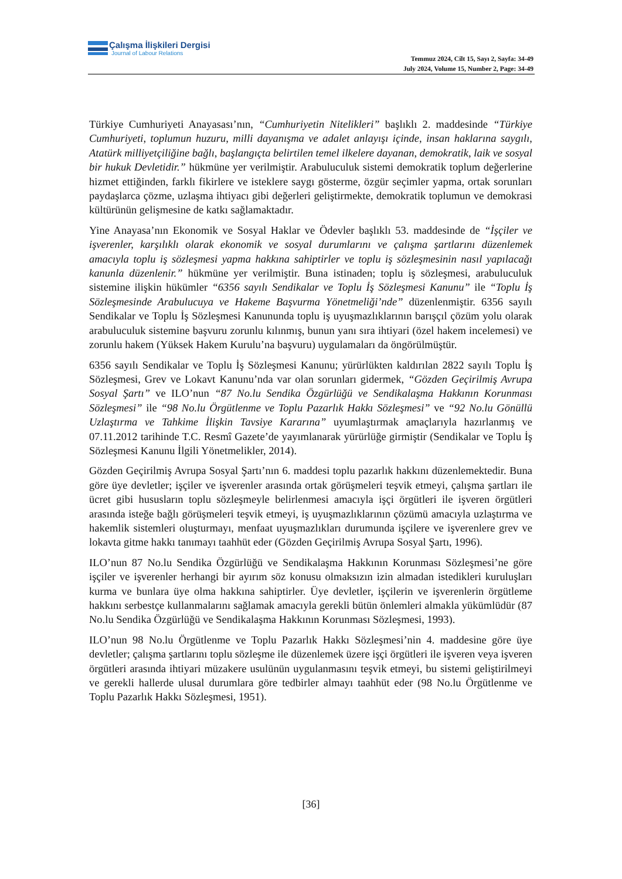Çalışma İlişkileri Dergisi
Journal of Labour Relations
Temmuz 2024, Cilt 15, Sayı 2, Sayfa: 34-49
July 2024, Volume 15, Number 2, Page: 34-49
Türkiye Cumhuriyeti Anayasası’nın, “Cumhuriyetin Nitelikleri” başlıklı 2. maddesinde “Türkiye Cumhuriyeti, toplumun huzuru, milli dayanışma ve adalet anlayışı içinde, insan haklarına saygılı, Atatürk milliyetçiliğine bağlı, başlangıçta belirtilen temel ilkelere dayanan, demokratik, laik ve sosyal bir hukuk Devletidir.” hükmüne yer verilmiştir. Arabuluculuk sistemi demokratik toplum değerlerine hizmet ettiğinden, farklı fikirlere ve isteklere saygı gösterme, özgür seçimler yapma, ortak sorunları paydaşlarca çözme, uzlaşma ihtiyacı gibi değerleri geliştirmekte, demokratik toplumun ve demokrasi kültürünün gelişmesine de katkı sağlamaktadır.
Yine Anayasa’nın Ekonomik ve Sosyal Haklar ve Ödevler başlıklı 53. maddesinde de “İşçiler ve işverenler, karşılıklı olarak ekonomik ve sosyal durumlarını ve çalışma şartlarını düzenlemek amacıyla toplu iş sözleşmesi yapma hakkına sahiptirler ve toplu iş sözleşmesinin nasıl yapılacağı kanunla düzenlenir.” hükmüne yer verilmiştir. Buna istinaden; toplu iş sözleşmesi, arabuluculuk sistemine ilişkin hükümler “6356 sayılı Sendikalar ve Toplu İş Sözleşmesi Kanunu” ile “Toplu İş Sözleşmesinde Arabulucuya ve Hakeme Başvurma Yönetmeliği’nde” düzenlenmiştir. 6356 sayılı Sendikalar ve Toplu İş Sözleşmesi Kanununda toplu iş uyuşmazlıklarının barışçıl çözüm yolu olarak arabuluculuk sistemine başvuru zorunlu kılınmış, bunun yanı sıra ihtiyari (özel hakem incelemesi) ve zorunlu hakem (Yüksek Hakem Kurulu’na başvuru) uygulamaları da öngörülmüştür.
6356 sayılı Sendikalar ve Toplu İş Sözleşmesi Kanunu; yürürlükten kaldırılan 2822 sayılı Toplu İş Sözleşmesi, Grev ve Lokavt Kanunu’nda var olan sorunları gidermek, “Gözden Geçirilmiş Avrupa Sosyal Şartı” ve ILO’nun “87 No.lu Sendika Özgürlüğü ve Sendikalaşma Hakkının Korunması Sözleşmesi” ile “98 No.lu Örgütlenme ve Toplu Pazarlık Hakkı Sözleşmesi” ve “92 No.lu Gönüllü Uzlaştırma ve Tahkime İlişkin Tavsiye Kararına” uyumlaştırmak amaçlarıyla hazırlanmış ve 07.11.2012 tarihinde T.C. Resmî Gazete’de yayımlanarak yürürlüğe girmiştir (Sendikalar ve Toplu İş Sözleşmesi Kanunu İlgili Yönetmelikler, 2014).
Gözden Geçirilmiş Avrupa Sosyal Şartı’nın 6. maddesi toplu pazarlık hakkını düzenlemektedir. Buna göre üye devletler; işçiler ve işverenler arasında ortak görüşmeleri teşvik etmeyi, çalışma şartları ile ücret gibi hususların toplu sözleşmeyle belirlenmesi amacıyla işçi örgütleri ile işveren örgütleri arasında isteğe bağlı görüşmeleri teşvik etmeyi, iş uyuşmazlıklarının çözümü amacıyla uzlaştırma ve hakemlik sistemleri oluşturmayı, menfaat uyuşmazlıkları durumunda işçilere ve işverenlere grev ve lokavta gitme hakkı tanımayı taahhüt eder (Gözden Geçirilmiş Avrupa Sosyal Şartı, 1996).
ILO’nun 87 No.lu Sendika Özgürlüğü ve Sendikalaşma Hakkının Korunması Sözleşmesi’ne göre işçiler ve işverenler herhangi bir ayırım söz konusu olmaksızın izin almadan istedikleri kuruluşları kurma ve bunlara üye olma hakkına sahiptirler. Üye devletler, işçilerin ve işverenlerin örgütleme hakkını serbestçe kullanmalarını sağlamak amacıyla gerekli bütün önlemleri almakla yükümlüdür (87 No.lu Sendika Özgürlüğü ve Sendikalaşma Hakkının Korunması Sözleşmesi, 1993).
ILO’nun 98 No.lu Örgütlenme ve Toplu Pazarlık Hakkı Sözleşmesi’nin 4. maddesine göre üye devletler; çalışma şartlarını toplu sözleşme ile düzenlemek üzere işçi örgütleri ile işveren veya işveren örgütleri arasında ihtiyari müzakere usulünün uygulanmasını teşvik etmeyi, bu sistemi geliştirilmeyi ve gerekli hallerde ulusal durumlara göre tedbirler almayı taahhüt eder (98 No.lu Örgütlenme ve Toplu Pazarlık Hakkı Sözleşmesi, 1951).
[36]